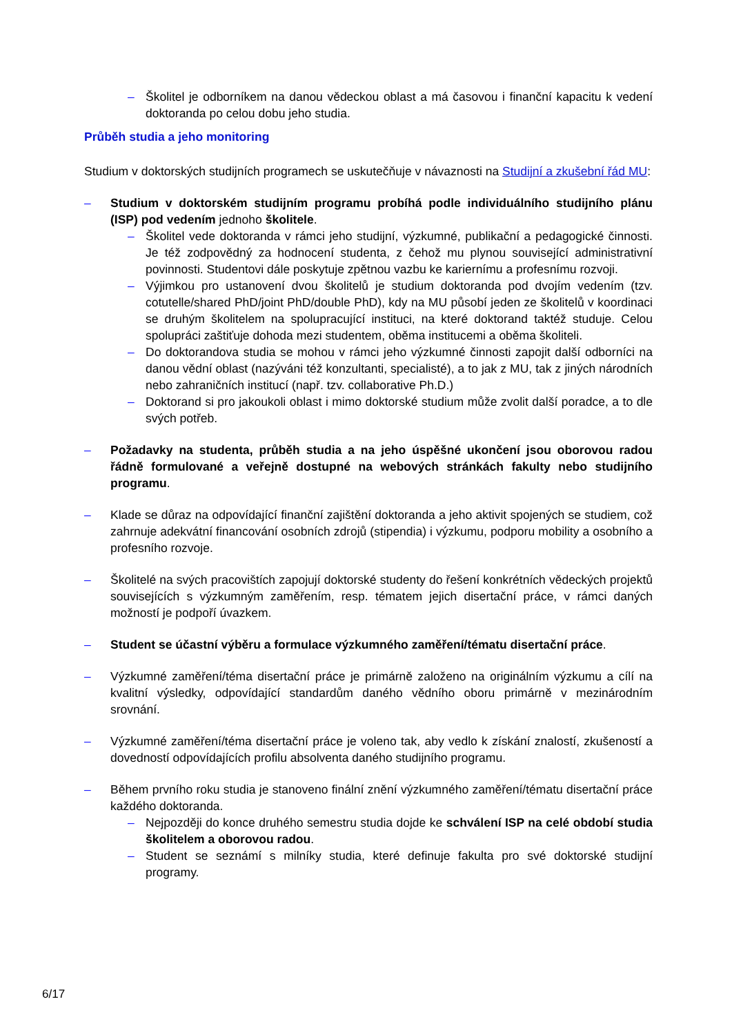– Školitel je odborníkem na danou vědeckou oblast a má časovou i finanční kapacitu k vedení doktoranda po celou dobu jeho studia.
Průběh studia a jeho monitoring
Studium v doktorských studijních programech se uskutečňuje v návaznosti na Studijní a zkušební řád MU:
– Studium v doktorském studijním programu probíhá podle individuálního studijního plánu (ISP) pod vedením jednoho školitele.
– Školitel vede doktoranda v rámci jeho studijní, výzkumné, publikační a pedagogické činnosti. Je též zodpovědný za hodnocení studenta, z čehož mu plynou související administrativní povinnosti. Studentovi dále poskytuje zpětnou vazbu ke kariernímu a profesnímu rozvoji.
– Výjimkou pro ustanovení dvou školitelů je studium doktoranda pod dvojím vedením (tzv. cotutelle/shared PhD/joint PhD/double PhD), kdy na MU působí jeden ze školitelů v koordinaci se druhým školitelem na spolupracující instituci, na které doktorand taktéž studuje. Celou spolupráci zaštiťuje dohoda mezi studentem, oběma institucemi a oběma školiteli.
– Do doktorandova studia se mohou v rámci jeho výzkumné činnosti zapojit další odborníci na danou vědní oblast (nazýváni též konzultanti, specialisté), a to jak z MU, tak z jiných národních nebo zahraničních institucí (např. tzv. collaborative Ph.D.)
– Doktorand si pro jakoukoli oblast i mimo doktorské studium může zvolit další poradce, a to dle svých potřeb.
– Požadavky na studenta, průběh studia a na jeho úspěšné ukončení jsou oborovou radou řádně formulované a veřejně dostupné na webových stránkách fakulty nebo studijního programu.
– Klade se důraz na odpovídající finanční zajištění doktoranda a jeho aktivit spojených se studiem, což zahrnuje adekvátní financování osobních zdrojů (stipendia) i výzkumu, podporu mobility a osobního a profesního rozvoje.
– Školitelé na svých pracovištích zapojují doktorské studenty do řešení konkrétních vědeckých projektů souvisejících s výzkumným zaměřením, resp. tématem jejich disertační práce, v rámci daných možností je podpoří úvazkem.
– Student se účastní výběru a formulace výzkumného zaměření/tématu disertační práce.
– Výzkumné zaměření/téma disertační práce je primárně založeno na originálním výzkumu a cílí na kvalitní výsledky, odpovídající standardům daného vědního oboru primárně v mezinárodním srovnání.
– Výzkumné zaměření/téma disertační práce je voleno tak, aby vedlo k získání znalostí, zkušeností a dovedností odpovídajících profilu absolventa daného studijního programu.
– Během prvního roku studia je stanoveno finální znění výzkumného zaměření/tématu disertační práce každého doktoranda.
– Nejpozději do konce druhého semestru studia dojde ke schválení ISP na celé období studia školitelem a oborovou radou.
– Student se seznámí s milníky studia, které definuje fakulta pro své doktorské studijní programy.
6/17